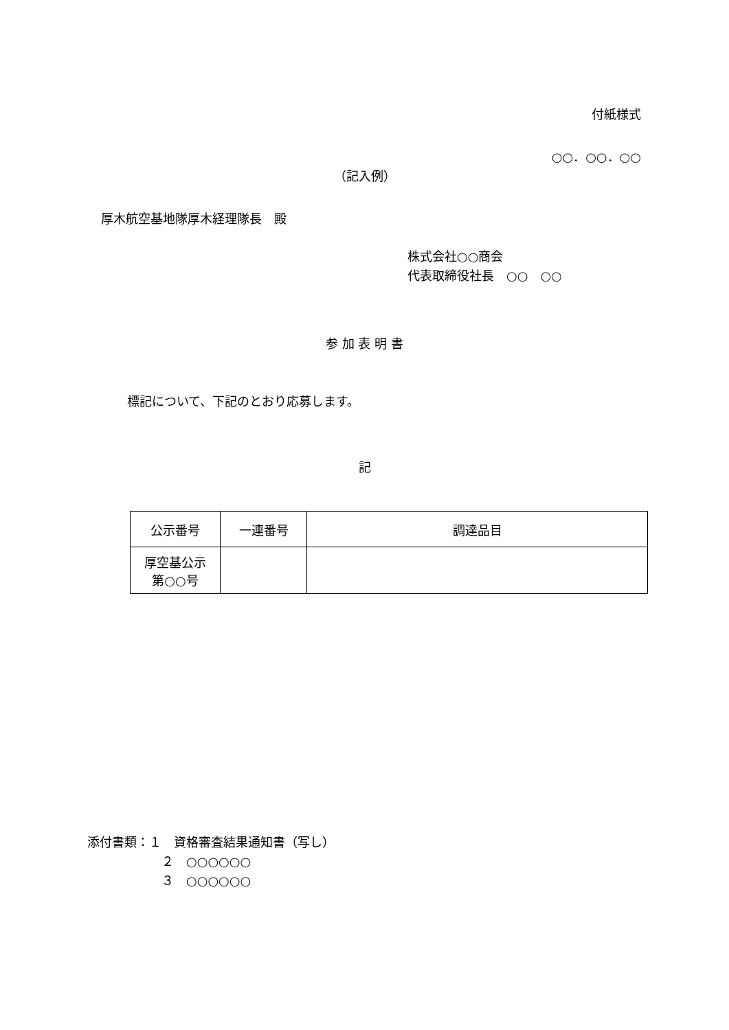付紙様式
○○．○○．○○
（記入例）
厚木航空基地隊厚木経理隊長　殿
株式会社○○商会
代表取締役社長　○○　○○
参 加 表 明 書
標記について、下記のとおり応募します。
記
| 公示番号 | 一連番号 | 調達品目 |
| 厚空基公示 第○○号 | | |
添付書類：１　資格審査結果通知書（写し）
２　○○○○○○
３　○○○○○○